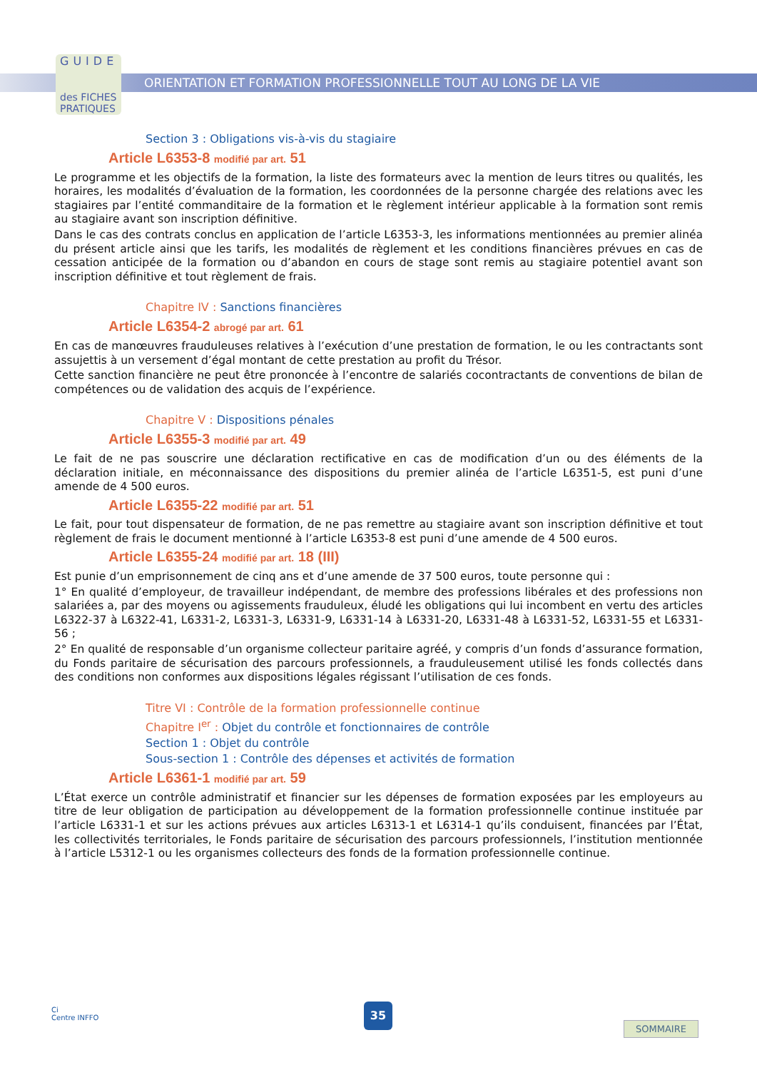GUIDE
des FICHES
PRATIQUES
ORIENTATION ET FORMATION PROFESSIONNELLE TOUT AU LONG DE LA VIE
Section 3 : Obligations vis-à-vis du stagiaire
Article L6353-8 modifié par art. 51
Le programme et les objectifs de la formation, la liste des formateurs avec la mention de leurs titres ou qualités, les horaires, les modalités d’évaluation de la formation, les coordonnées de la personne chargée des relations avec les stagiaires par l’entité commanditaire de la formation et le règlement intérieur applicable à la formation sont remis au stagiaire avant son inscription définitive.
Dans le cas des contrats conclus en application de l’article L6353-3, les informations mentionnées au premier alinéa du présent article ainsi que les tarifs, les modalités de règlement et les conditions financières prévues en cas de cessation anticipée de la formation ou d’abandon en cours de stage sont remis au stagiaire potentiel avant son inscription définitive et tout règlement de frais.
Chapitre IV : Sanctions financières
Article L6354-2 abrogé par art. 61
En cas de manœuvres frauduleuses relatives à l’exécution d’une prestation de formation, le ou les contractants sont assujettis à un versement d’égal montant de cette prestation au profit du Trésor.
Cette sanction financière ne peut être prononcée à l’encontre de salariés cocontractants de conventions de bilan de compétences ou de validation des acquis de l’expérience.
Chapitre V : Dispositions pénales
Article L6355-3 modifié par art. 49
Le fait de ne pas souscrire une déclaration rectificative en cas de modification d’un ou des éléments de la déclaration initiale, en méconnaissance des dispositions du premier alinéa de l’article L6351-5, est puni d’une amende de 4 500 euros.
Article L6355-22 modifié par art. 51
Le fait, pour tout dispensateur de formation, de ne pas remettre au stagiaire avant son inscription définitive et tout règlement de frais le document mentionné à l’article L6353-8 est puni d’une amende de 4 500 euros.
Article L6355-24 modifié par art. 18 (III)
Est punie d’un emprisonnement de cinq ans et d’une amende de 37 500 euros, toute personne qui :
1° En qualité d’employeur, de travailleur indépendant, de membre des professions libérales et des professions non salariées a, par des moyens ou agissements frauduleux, éludé les obligations qui lui incombent en vertu des articles L6322-37 à L6322-41, L6331-2, L6331-3, L6331-9, L6331-14 à L6331-20, L6331-48 à L6331-52, L6331-55 et L6331-56 ;
2° En qualité de responsable d’un organisme collecteur paritaire agréé, y compris d’un fonds d’assurance formation, du Fonds paritaire de sécurisation des parcours professionnels, a frauduleusement utilisé les fonds collectés dans des conditions non conformes aux dispositions légales régissant l’utilisation de ces fonds.
Titre VI : Contrôle de la formation professionnelle continue
Chapitre I<sup>er</sup> : Objet du contrôle et fonctionnaires de contrôle
Section 1 : Objet du contrôle
Sous-section 1 : Contrôle des dépenses et activités de formation
Article L6361-1 modifié par art. 59
L’État exerce un contrôle administratif et financier sur les dépenses de formation exposées par les employeurs au titre de leur obligation de participation au développement de la formation professionnelle continue instituée par l’article L6331-1 et sur les actions prévues aux articles L6313-1 et L6314-1 qu’ils conduisent, financées par l’État, les collectivités territoriales, le Fonds paritaire de sécurisation des parcours professionnels, l’institution mentionnée à l’article L5312-1 ou les organismes collecteurs des fonds de la formation professionnelle continue.
Ci
Centre INFFO
35
SOMMAIRE